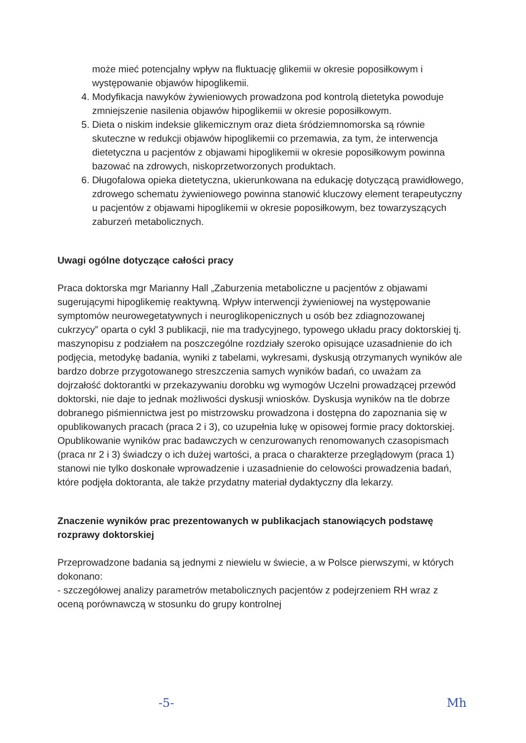może mieć potencjalny wpływ na fluktuację glikemii w okresie poposiłkowym i występowanie objawów hipoglikemii.
4. Modyfikacja nawyków żywieniowych prowadzona pod kontrolą dietetyka powoduje zmniejszenie nasilenia objawów hipoglikemii w okresie poposiłkowym.
5. Dieta o niskim indeksie glikemicznym oraz dieta śródziemnomorska są równie skuteczne w redukcji objawów hipoglikemii co przemawia, za tym, że interwencja dietetyczna u pacjentów z objawami hipoglikemii w okresie poposiłkowym powinna bazować na zdrowych, niskoprzetworzonych produktach.
6. Długofalowa opieka dietetyczna, ukierunkowana na edukację dotyczącą prawidłowego, zdrowego schematu żywieniowego powinna stanowić kluczowy element terapeutyczny u pacjentów z objawami hipoglikemii w okresie poposiłkowym, bez towarzyszących zaburzeń metabolicznych.
Uwagi ogólne dotyczące całości pracy
Praca doktorska mgr Marianny Hall „Zaburzenia metaboliczne u pacjentów z objawami sugerującymi hipoglikemię reaktywną. Wpływ interwencji żywieniowej na występowanie symptomów neurowegetatywnych i neuroglikopenicznych u osób bez zdiagnozowanej cukrzycy” oparta o cykl 3 publikacji, nie ma tradycyjnego, typowego układu pracy doktorskiej tj. maszynopisu z podziałem na poszczególne rozdziały szeroko opisujące uzasadnienie do ich podjęcia, metodykę badania, wyniki z tabelami, wykresami, dyskusją otrzymanych wyników ale bardzo dobrze przygotowanego streszczenia samych wyników badań, co uważam za dojrzałość doktorantki w przekazywaniu dorobku wg wymogów Uczelni prowadzącej przewód doktorski, nie daje to jednak możliwości dyskusji wniosków. Dyskusja wyników na tle dobrze dobranego piśmiennictwa jest po mistrzowsku prowadzona i dostępna do zapoznania się w opublikowanych pracach (praca 2 i 3), co uzupełnia lukę w opisowej formie pracy doktorskiej.
Opublikowanie wyników prac badawczych w cenzurowanych renomowanych czasopismach (praca nr 2 i 3) świadczy o ich dużej wartości, a praca o charakterze przeglądowym (praca 1) stanowi nie tylko doskonałe wprowadzenie i uzasadnienie do celowości prowadzenia badań, które podjęła doktoranta, ale także przydatny materiał dydaktyczny dla lekarzy.
Znaczenie wyników prac prezentowanych w publikacjach stanowiących podstawę rozprawy doktorskiej
Przeprowadzone badania są jednymi z niewielu w świecie, a w Polsce pierwszymi, w których dokonano:
- szczegółowej analizy parametrów metabolicznych pacjentów z podejrzeniem RH wraz z oceną porównawczą w stosunku do grupy kontrolnej
-5- Mh